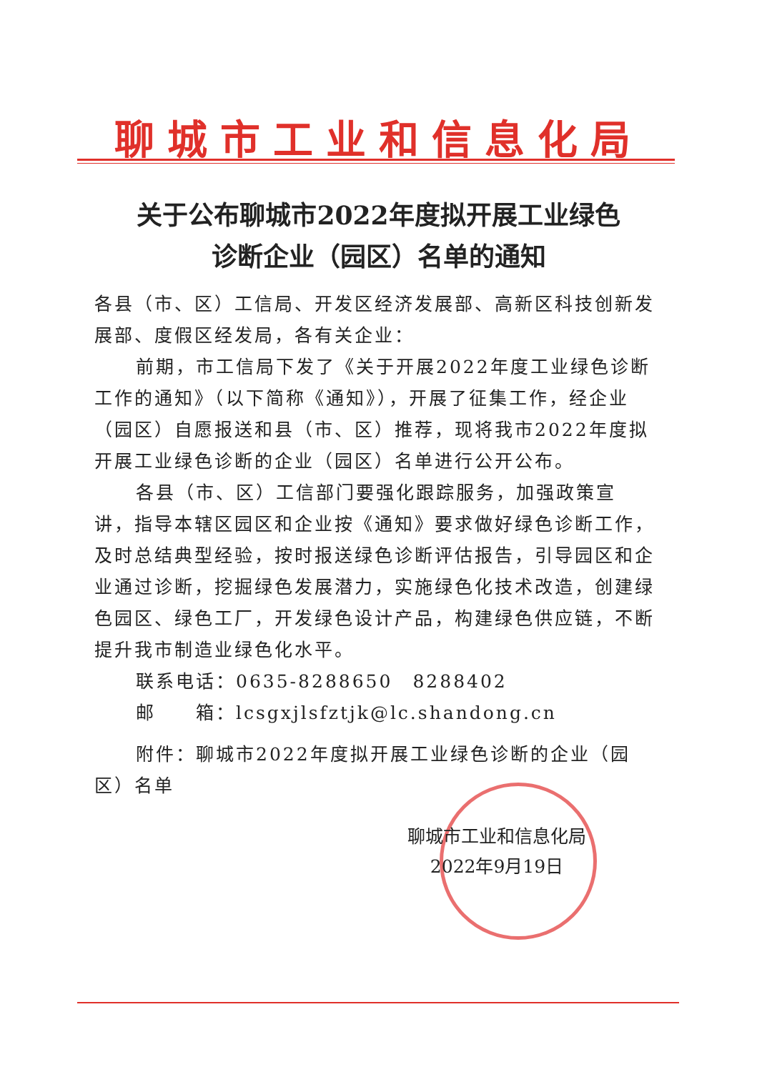聊城市工业和信息化局
关于公布聊城市2022年度拟开展工业绿色
诊断企业（园区）名单的通知
各县（市、区）工信局、开发区经济发展部、高新区科技创新发展部、度假区经发局，各有关企业：
前期，市工信局下发了《关于开展2022年度工业绿色诊断工作的通知》（以下简称《通知》），开展了征集工作，经企业（园区）自愿报送和县（市、区）推荐，现将我市2022年度拟开展工业绿色诊断的企业（园区）名单进行公开公布。
各县（市、区）工信部门要强化跟踪服务，加强政策宣讲，指导本辖区园区和企业按《通知》要求做好绿色诊断工作，及时总结典型经验，按时报送绿色诊断评估报告，引导园区和企业通过诊断，挖掘绿色发展潜力，实施绿色化技术改造，创建绿色园区、绿色工厂，开发绿色设计产品，构建绿色供应链，不断提升我市制造业绿色化水平。
联系电话：0635-8288650　8288402
邮　　箱：lcsgxjlsfztjk@lc.shandong.cn
附件：聊城市2022年度拟开展工业绿色诊断的企业（园区）名单
聊城市工业和信息化局
2022年9月19日